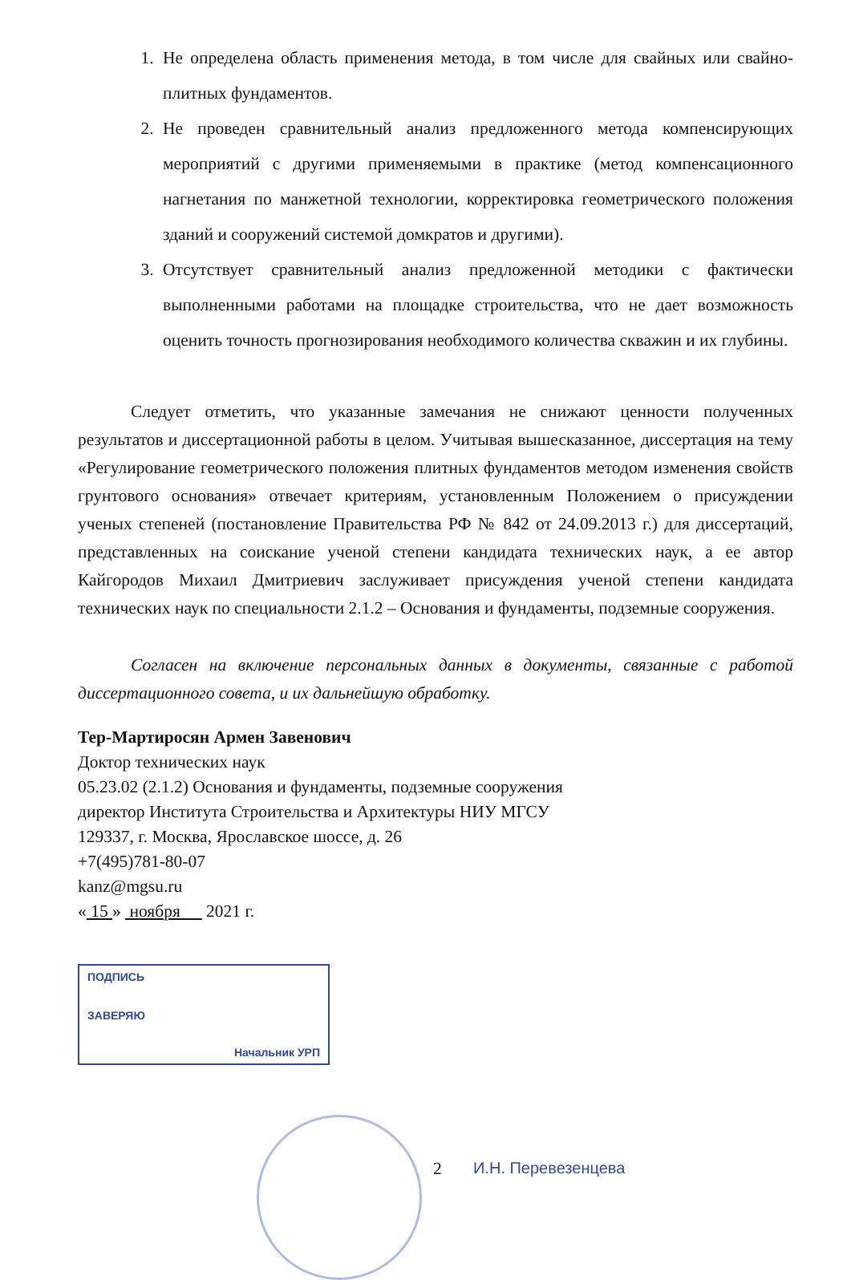1. Не определена область применения метода, в том числе для свайных или свайно-плитных фундаментов.
2. Не проведен сравнительный анализ предложенного метода компенсирующих мероприятий с другими применяемыми в практике (метод компенсационного нагнетания по манжетной технологии, корректировка геометрического положения зданий и сооружений системой домкратов и другими).
3. Отсутствует сравнительный анализ предложенной методики с фактически выполненными работами на площадке строительства, что не дает возможность оценить точность прогнозирования необходимого количества скважин и их глубины.
Следует отметить, что указанные замечания не снижают ценности полученных результатов и диссертационной работы в целом. Учитывая вышесказанное, диссертация на тему «Регулирование геометрического положения плитных фундаментов методом изменения свойств грунтового основания» отвечает критериям, установленным Положением о присуждении ученых степеней (постановление Правительства РФ № 842 от 24.09.2013 г.) для диссертаций, представленных на соискание ученой степени кандидата технических наук, а ее автор Кайгородов Михаил Дмитриевич заслуживает присуждения ученой степени кандидата технических наук по специальности 2.1.2 – Основания и фундаменты, подземные сооружения.
Согласен на включение персональных данных в документы, связанные с работой диссертационного совета, и их дальнейшую обработку.
Тер-Мартиросян Армен Завенович
Доктор технических наук
05.23.02 (2.1.2) Основания и фундаменты, подземные сооружения
директор Института Строительства и Архитектуры НИУ МГСУ
129337, г. Москва, Ярославское шоссе, д. 26
+7(495)781-80-07
kanz@mgsu.ru
« 15 » ноября 2021 г.
ПОДПИСЬ
ЗАВЕРЯЮ
Начальник УРП
2 И.Н. Перевезенцева